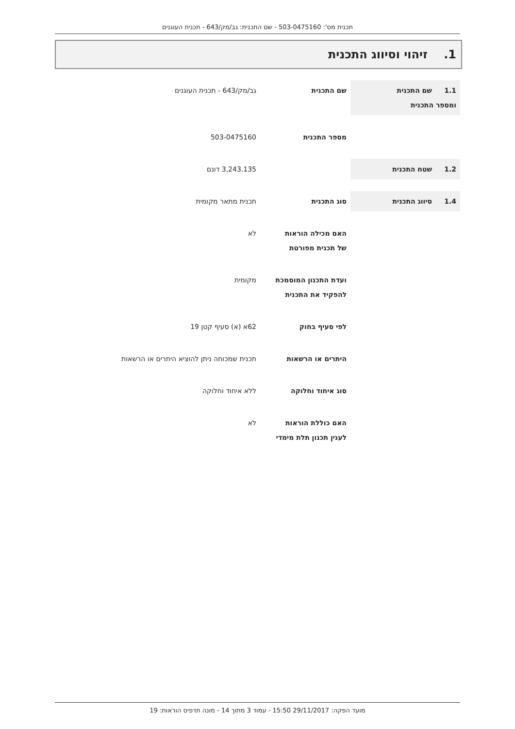תכנית מס': 503-0475160 - שם התכנית: גב/מק/643 - תכנית העוגנים
1. זיהוי וסיווג התכנית
1.1 שם התכנית
ומספר התכנית
שם התכנית גב/מק/643 - תכנית העוגנים
מספר התכנית 503-0475160
1.2 שטח התכנית 3,243.135 דונם
1.4 סיווג התכנית סוג התכנית תכנית מתאר מקומית
האם מכילה הוראות
של תכנית מפורטת
לא
ועדת התכנון המוסמכת
להפקיד את התכנית
מקומית
לפי סעיף בחוק 62א (א) סעיף קטן 19
היתרים או הרשאות תכנית שמכוחה ניתן להוציא היתרים או הרשאות
סוג איחוד וחלוקה ללא איחוד וחלוקה
האם כוללת הוראות
לענין תכנון תלת מימדי
לא
מועד הפקה: 29/11/2017 15:50 - עמוד 3 מתוך 14 - מונה תדפיס הוראות: 19